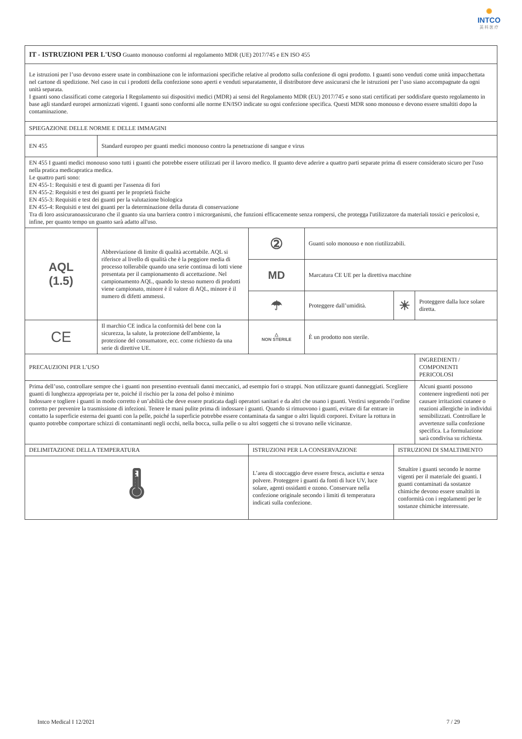✺
INTCO
英 科 医 疗
| IT - ISTRUZIONI PER L'USO Guanto monouso conformi al regolamento MDR (UE) 2017/745 e EN ISO 455 | | | | | |
| Le istruzioni per l’uso devono essere usate in combinazione con le informazioni specifiche relative al prodotto sulla confezione di ogni prodotto. I guanti sono venduti come unità impacchettata nel cartone di spedizione. Nel caso in cui i prodotti della confezione sono aperti e venduti separatamente, il distributore deve assicurarsi che le istruzioni per l’uso siano accompagnate da ogni unità separata. I guanti sono classificati come categoria I Regolamento sui dispositivi medici (MDR) ai sensi del Regolamento MDR (EU) 2017/745 e sono stati certificati per soddisfare questo regolamento in base agli standard europei armonizzati vigenti. I guanti sono conformi alle norme EN/ISO indicate su ogni confezione specifica. Questi MDR sono monouso e devono essere smaltiti dopo la contaminazione. | | | | | |
| SPIEGAZIONE DELLE NORME E DELLE IMMAGINI | | | | | |
| EN 455 | Standard europeo per guanti medici monouso contro la penetrazione di sangue e virus | | | | |
| EN 455 I guanti medici monouso sono tutti i guanti che potrebbe essere utilizzati per il lavoro medico. Il guanto deve aderire a quattro parti separate prima di essere considerato sicuro per l'uso nella pratica medicapratica medica. Le quattro parti sono: EN 455-1: Requisiti e test di guanti per l'assenza di fori EN 455-2: Requisiti e test dei guanti per le proprietà fisiche EN 455-3: Requisiti e test dei guanti per la valutazione biologica EN 455-4: Requisiti e test dei guanti per la determinazione della durata di conservazione Tra di loro assicuranoassicurano che il guanto sia una barriera contro i microrganismi, che funzioni efficacemente senza rompersi, che protegga l'utilizzatore da materiali tossici e pericolosi e, infine, per quanto tempo un guanto sarà adatto all'uso. | | | | | |
| AQL (1.5) | Abbreviazione di limite di qualità accettabile. AQL si riferisce al livello di qualità che è la peggiore media di processo tollerabile quando una serie continua di lotti viene presentata per il campionamento di accettazione. Nel campionamento AQL, quando lo stesso numero di prodotti viene campionato, minore è il valore di AQL, minore è il numero di difetti ammessi. | ② | Guanti solo monouso e non riutilizzabili. | | |
| | | MD | Marcatura CE UE per la direttiva macchine | | |
| | | ☂ | Proteggere dall’umidità. | ☀ | Proteggere dalla luce solare diretta. |
| CE | Il marchio CE indica la conformità del bene con la sicurezza, la salute, la protezione dell'ambiente, la protezione del consumatore, ecc. come richiesto da una serie di direttive UE. | △ NON STERILE | È un prodotto non sterile. | | |
| PRECAUZIONI PER L’USO | | | | | INGREDIENTI / COMPONENTI PERICOLOSI |
| Prima dell’uso, controllare sempre che i guanti non presentino eventuali danni meccanici, ad esempio fori o strappi. Non utilizzare guanti danneggiati. Scegliere guanti di lunghezza appropriata per te, poiché il rischio per la zona del polso è minimo Indossare e togliere i guanti in modo corretto è un’abilità che deve essere praticata dagli operatori sanitari e da altri che usano i guanti. Vestirsi seguendo l’ordine corretto per prevenire la trasmissione di infezioni. Tenere le mani pulite prima di indossare i guanti. Quando si rimuovono i guanti, evitare di far entrare in contatto la superficie esterna dei guanti con la pelle, poiché la superficie potrebbe essere contaminata da sangue o altri liquidi corporei. Evitare la rottura in quanto potrebbe comportare schizzi di contaminanti negli occhi, nella bocca, sulla pelle o su altri soggetti che si trovano nelle vicinanze. | | | | | Alcuni guanti possono contenere ingredienti noti per causare irritazioni cutanee o reazioni allergiche in individui sensibilizzati. Controllare le avvertenze sulla confezione specifica. La formulazione sarà condivisa su richiesta. |
| DELIMITAZIONE DELLA TEMPERATURA | | ISTRUZIONI PER LA CONSERVAZIONE | | ISTRUZIONI DI SMALTIMENTO | |
| 🌡 | | L’area di stoccaggio deve essere fresca, asciutta e senza polvere. Proteggere i guanti da fonti di luce UV, luce solare, agenti ossidanti e ozono. Conservare nella confezione originale secondo i limiti di temperatura indicati sulla confezione. | | Smaltire i guanti secondo le norme vigenti per il materiale dei guanti. I guanti contaminati da sostanze chimiche devono essere smaltiti in conformità con i regolamenti per le sostanze chimiche interessate. | |
Intco Medical I 12/2021 7 / 29